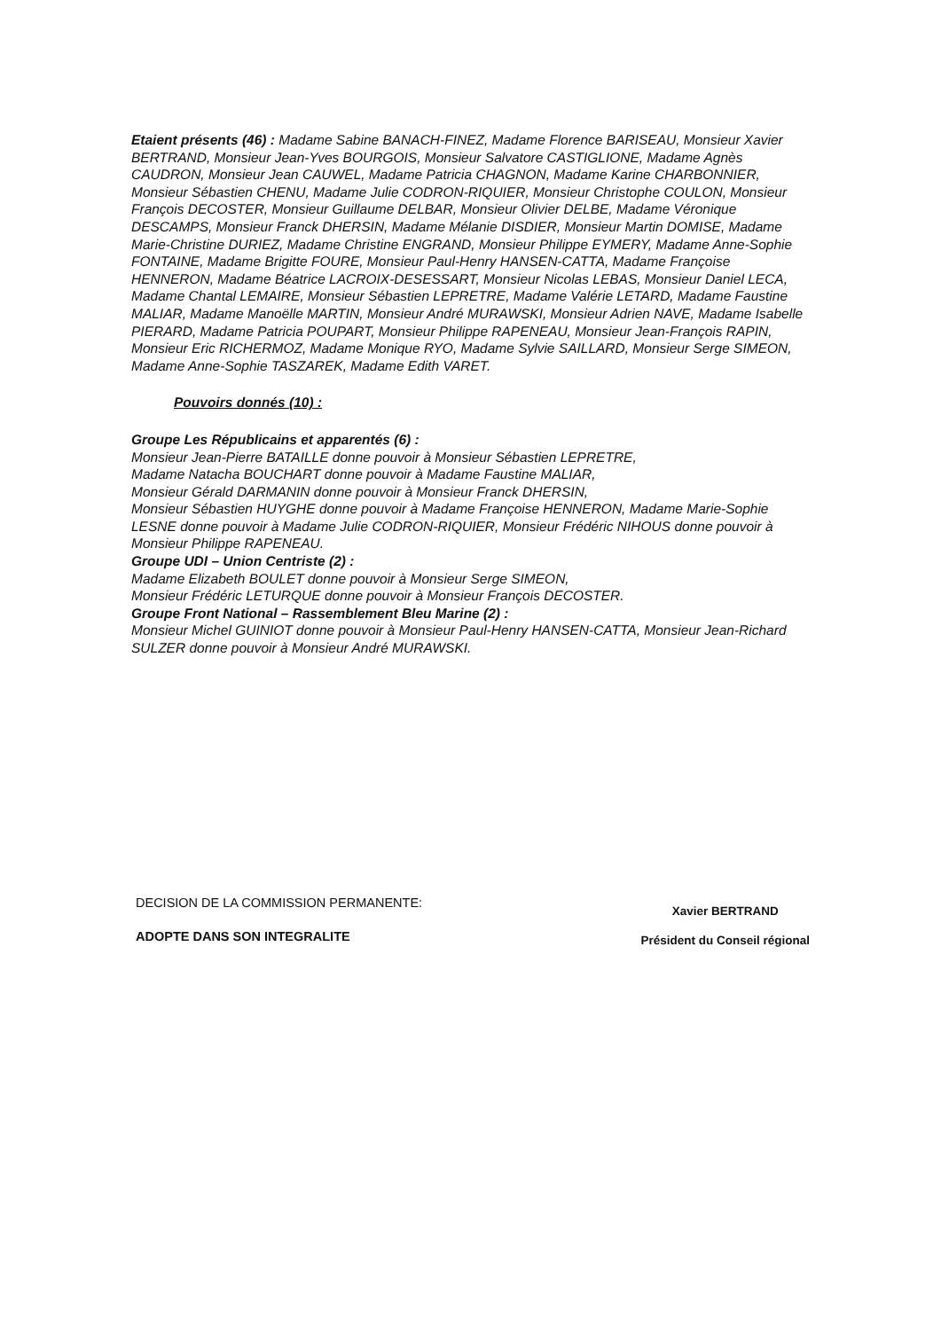Etaient présents (46) : Madame Sabine BANACH-FINEZ, Madame Florence BARISEAU, Monsieur Xavier BERTRAND, Monsieur Jean-Yves BOURGOIS, Monsieur Salvatore CASTIGLIONE, Madame Agnès CAUDRON, Monsieur Jean CAUWEL, Madame Patricia CHAGNON, Madame Karine CHARBONNIER, Monsieur Sébastien CHENU, Madame Julie CODRON-RIQUIER, Monsieur Christophe COULON, Monsieur François DECOSTER, Monsieur Guillaume DELBAR, Monsieur Olivier DELBE, Madame Véronique DESCAMPS, Monsieur Franck DHERSIN, Madame Mélanie DISDIER, Monsieur Martin DOMISE, Madame Marie-Christine DURIEZ, Madame Christine ENGRAND, Monsieur Philippe EYMERY, Madame Anne-Sophie FONTAINE, Madame Brigitte FOURE, Monsieur Paul-Henry HANSEN-CATTA, Madame Françoise HENNERON, Madame Béatrice LACROIX-DESESSART, Monsieur Nicolas LEBAS, Monsieur Daniel LECA, Madame Chantal LEMAIRE, Monsieur Sébastien LEPRETRE, Madame Valérie LETARD, Madame Faustine MALIAR, Madame Manoëlle MARTIN, Monsieur André MURAWSKI, Monsieur Adrien NAVE, Madame Isabelle PIERARD, Madame Patricia POUPART, Monsieur Philippe RAPENEAU, Monsieur Jean-François RAPIN, Monsieur Eric RICHERMOZ, Madame Monique RYO, Madame Sylvie SAILLARD, Monsieur Serge SIMEON, Madame Anne-Sophie TASZAREK, Madame Edith VARET.
Pouvoirs donnés (10) :
Groupe Les Républicains et apparentés (6) :
Monsieur Jean-Pierre BATAILLE donne pouvoir à Monsieur Sébastien LEPRETRE,
Madame Natacha BOUCHART donne pouvoir à Madame Faustine MALIAR,
Monsieur Gérald DARMANIN donne pouvoir à Monsieur Franck DHERSIN,
Monsieur Sébastien HUYGHE donne pouvoir à Madame Françoise HENNERON, Madame Marie-Sophie LESNE donne pouvoir à Madame Julie CODRON-RIQUIER, Monsieur Frédéric NIHOUS donne pouvoir à Monsieur Philippe RAPENEAU.
Groupe UDI – Union Centriste (2) :
Madame Elizabeth BOULET donne pouvoir à Monsieur Serge SIMEON,
Monsieur Frédéric LETURQUE donne pouvoir à Monsieur François DECOSTER.
Groupe Front National – Rassemblement Bleu Marine (2) :
Monsieur Michel GUINIOT donne pouvoir à Monsieur Paul-Henry HANSEN-CATTA, Monsieur Jean-Richard SULZER donne pouvoir à Monsieur André MURAWSKI.
DECISION DE LA COMMISSION PERMANENTE:
ADOPTE DANS SON INTEGRALITE
Xavier BERTRAND
Président du Conseil régional